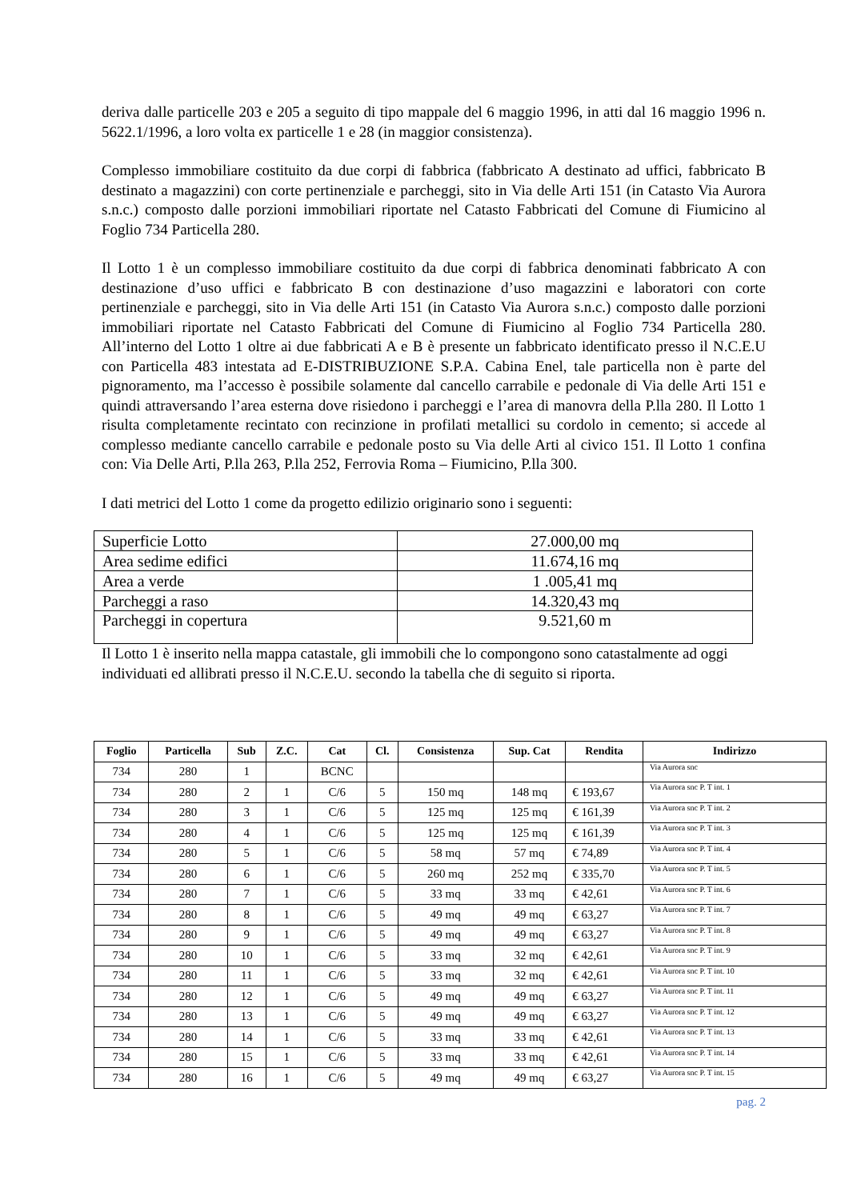deriva dalle particelle 203 e 205 a seguito di tipo mappale del 6 maggio 1996, in atti dal 16 maggio 1996 n. 5622.1/1996, a loro volta ex particelle 1 e 28 (in maggior consistenza).
Complesso immobiliare costituito da due corpi di fabbrica (fabbricato A destinato ad uffici, fabbricato B destinato a magazzini) con corte pertinenziale e parcheggi, sito in Via delle Arti 151 (in Catasto Via Aurora s.n.c.) composto dalle porzioni immobiliari riportate nel Catasto Fabbricati del Comune di Fiumicino al Foglio 734 Particella 280.
Il Lotto 1 è un complesso immobiliare costituito da due corpi di fabbrica denominati fabbricato A con destinazione d’uso uffici e fabbricato B con destinazione d’uso magazzini e laboratori con corte pertinenziale e parcheggi, sito in Via delle Arti 151 (in Catasto Via Aurora s.n.c.) composto dalle porzioni immobiliari riportate nel Catasto Fabbricati del Comune di Fiumicino al Foglio 734 Particella 280. All’interno del Lotto 1 oltre ai due fabbricati A e B è presente un fabbricato identificato presso il N.C.E.U con Particella 483 intestata ad E-DISTRIBUZIONE S.P.A. Cabina Enel, tale particella non è parte del pignoramento, ma l’accesso è possibile solamente dal cancello carrabile e pedonale di Via delle Arti 151 e quindi attraversando l’area esterna dove risiedono i parcheggi e l’area di manovra della P.lla 280. Il Lotto 1 risulta completamente recintato con recinzione in profilati metallici su cordolo in cemento; si accede al complesso mediante cancello carrabile e pedonale posto su Via delle Arti al civico 151. Il Lotto 1 confina con: Via Delle Arti, P.lla 263, P.lla 252, Ferrovia Roma – Fiumicino, P.lla 300.
I dati metrici del Lotto 1 come da progetto edilizio originario sono i seguenti:
| Superficie Lotto | 27.000,00 mq |
| Area sedime edifici | 11.674,16 mq |
| Area a verde | 1 .005,41 mq |
| Parcheggi a raso | 14.320,43 mq |
| Parcheggi in copertura | 9.521,60 m |
Il Lotto 1 è inserito nella mappa catastale, gli immobili che lo compongono sono catastalmente ad oggi individuati ed allibrati presso il N.C.E.U. secondo la tabella che di seguito si riporta.
| Foglio | Particella | Sub | Z.C. | Cat | Cl. | Consistenza | Sup. Cat | Rendita | Indirizzo |
| --- | --- | --- | --- | --- | --- | --- | --- | --- | --- |
| 734 | 280 | 1 | | BCNC | | | | | Via Aurora snc |
| 734 | 280 | 2 | 1 | C/6 | 5 | 150 mq | 148 mq | € 193,67 | Via Aurora snc P. T int. 1 |
| 734 | 280 | 3 | 1 | C/6 | 5 | 125 mq | 125 mq | € 161,39 | Via Aurora snc P. T int. 2 |
| 734 | 280 | 4 | 1 | C/6 | 5 | 125 mq | 125 mq | € 161,39 | Via Aurora snc P. T int. 3 |
| 734 | 280 | 5 | 1 | C/6 | 5 | 58 mq | 57 mq | € 74,89 | Via Aurora snc P. T int. 4 |
| 734 | 280 | 6 | 1 | C/6 | 5 | 260 mq | 252 mq | € 335,70 | Via Aurora snc P. T int. 5 |
| 734 | 280 | 7 | 1 | C/6 | 5 | 33 mq | 33 mq | € 42,61 | Via Aurora snc P. T int. 6 |
| 734 | 280 | 8 | 1 | C/6 | 5 | 49 mq | 49 mq | € 63,27 | Via Aurora snc P. T int. 7 |
| 734 | 280 | 9 | 1 | C/6 | 5 | 49 mq | 49 mq | € 63,27 | Via Aurora snc P. T int. 8 |
| 734 | 280 | 10 | 1 | C/6 | 5 | 33 mq | 32 mq | € 42,61 | Via Aurora snc P. T int. 9 |
| 734 | 280 | 11 | 1 | C/6 | 5 | 33 mq | 32 mq | € 42,61 | Via Aurora snc P. T int. 10 |
| 734 | 280 | 12 | 1 | C/6 | 5 | 49 mq | 49 mq | € 63,27 | Via Aurora snc P. T int. 11 |
| 734 | 280 | 13 | 1 | C/6 | 5 | 49 mq | 49 mq | € 63,27 | Via Aurora snc P. T int. 12 |
| 734 | 280 | 14 | 1 | C/6 | 5 | 33 mq | 33 mq | € 42,61 | Via Aurora snc P. T int. 13 |
| 734 | 280 | 15 | 1 | C/6 | 5 | 33 mq | 33 mq | € 42,61 | Via Aurora snc P. T int. 14 |
| 734 | 280 | 16 | 1 | C/6 | 5 | 49 mq | 49 mq | € 63,27 | Via Aurora snc P. T int. 15 |
pag. 2